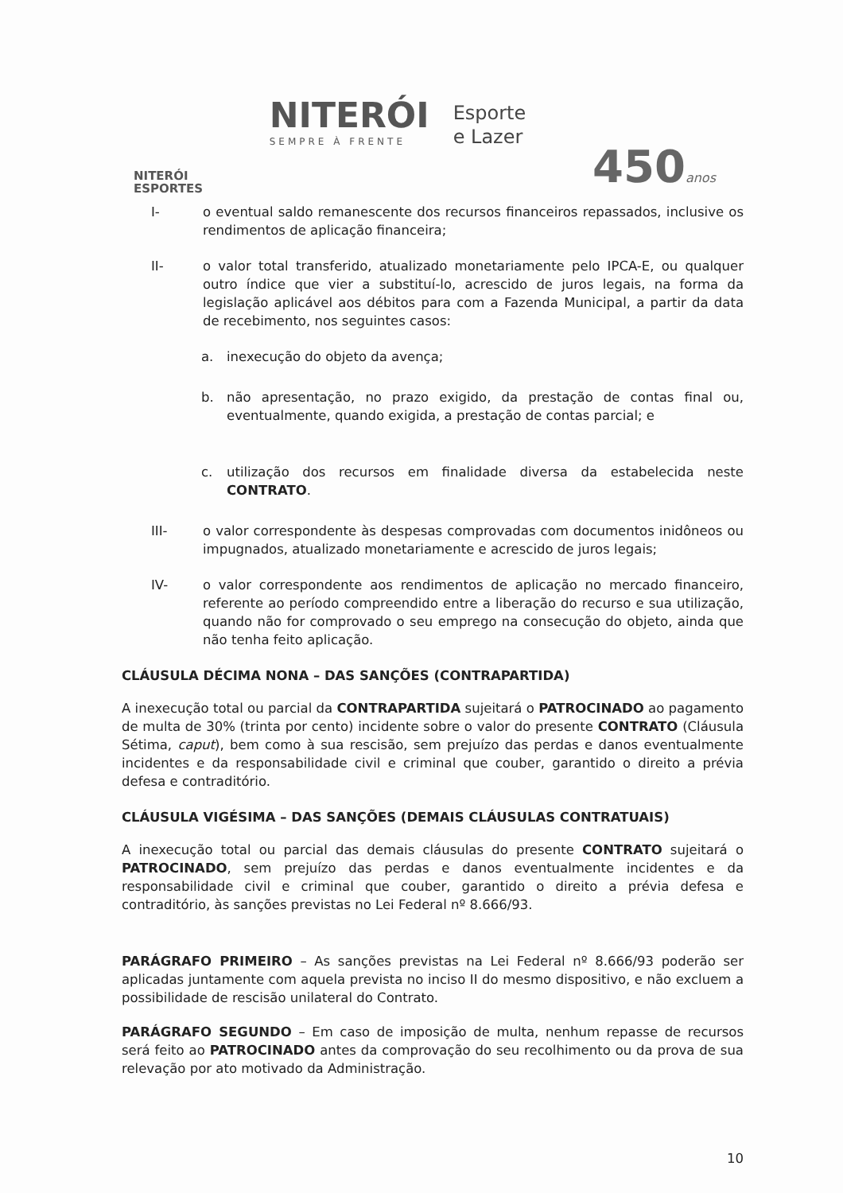NITERÓI
ESPORTES
NITERÓI
SEMPRE À FRENTE
Esporte
e Lazer
450anos
I- o eventual saldo remanescente dos recursos financeiros repassados, inclusive os rendimentos de aplicação financeira;
II- o valor total transferido, atualizado monetariamente pelo IPCA-E, ou qualquer outro índice que vier a substituí-lo, acrescido de juros legais, na forma da legislação aplicável aos débitos para com a Fazenda Municipal, a partir da data de recebimento, nos seguintes casos:
a. inexecução do objeto da avença;
b. não apresentação, no prazo exigido, da prestação de contas final ou, eventualmente, quando exigida, a prestação de contas parcial; e
c. utilização dos recursos em finalidade diversa da estabelecida neste CONTRATO.
III- o valor correspondente às despesas comprovadas com documentos inidôneos ou impugnados, atualizado monetariamente e acrescido de juros legais;
IV- o valor correspondente aos rendimentos de aplicação no mercado financeiro, referente ao período compreendido entre a liberação do recurso e sua utilização, quando não for comprovado o seu emprego na consecução do objeto, ainda que não tenha feito aplicação.
CLÁUSULA DÉCIMA NONA – DAS SANÇÕES (CONTRAPARTIDA)
A inexecução total ou parcial da CONTRAPARTIDA sujeitará o PATROCINADO ao pagamento de multa de 30% (trinta por cento) incidente sobre o valor do presente CONTRATO (Cláusula Sétima, caput), bem como à sua rescisão, sem prejuízo das perdas e danos eventualmente incidentes e da responsabilidade civil e criminal que couber, garantido o direito a prévia defesa e contraditório.
CLÁUSULA VIGÉSIMA – DAS SANÇÕES (DEMAIS CLÁUSULAS CONTRATUAIS)
A inexecução total ou parcial das demais cláusulas do presente CONTRATO sujeitará o PATROCINADO, sem prejuízo das perdas e danos eventualmente incidentes e da responsabilidade civil e criminal que couber, garantido o direito a prévia defesa e contraditório, às sanções previstas no Lei Federal nº 8.666/93.
PARÁGRAFO PRIMEIRO – As sanções previstas na Lei Federal nº 8.666/93 poderão ser aplicadas juntamente com aquela prevista no inciso II do mesmo dispositivo, e não excluem a possibilidade de rescisão unilateral do Contrato.
PARÁGRAFO SEGUNDO – Em caso de imposição de multa, nenhum repasse de recursos será feito ao PATROCINADO antes da comprovação do seu recolhimento ou da prova de sua relevação por ato motivado da Administração.
10